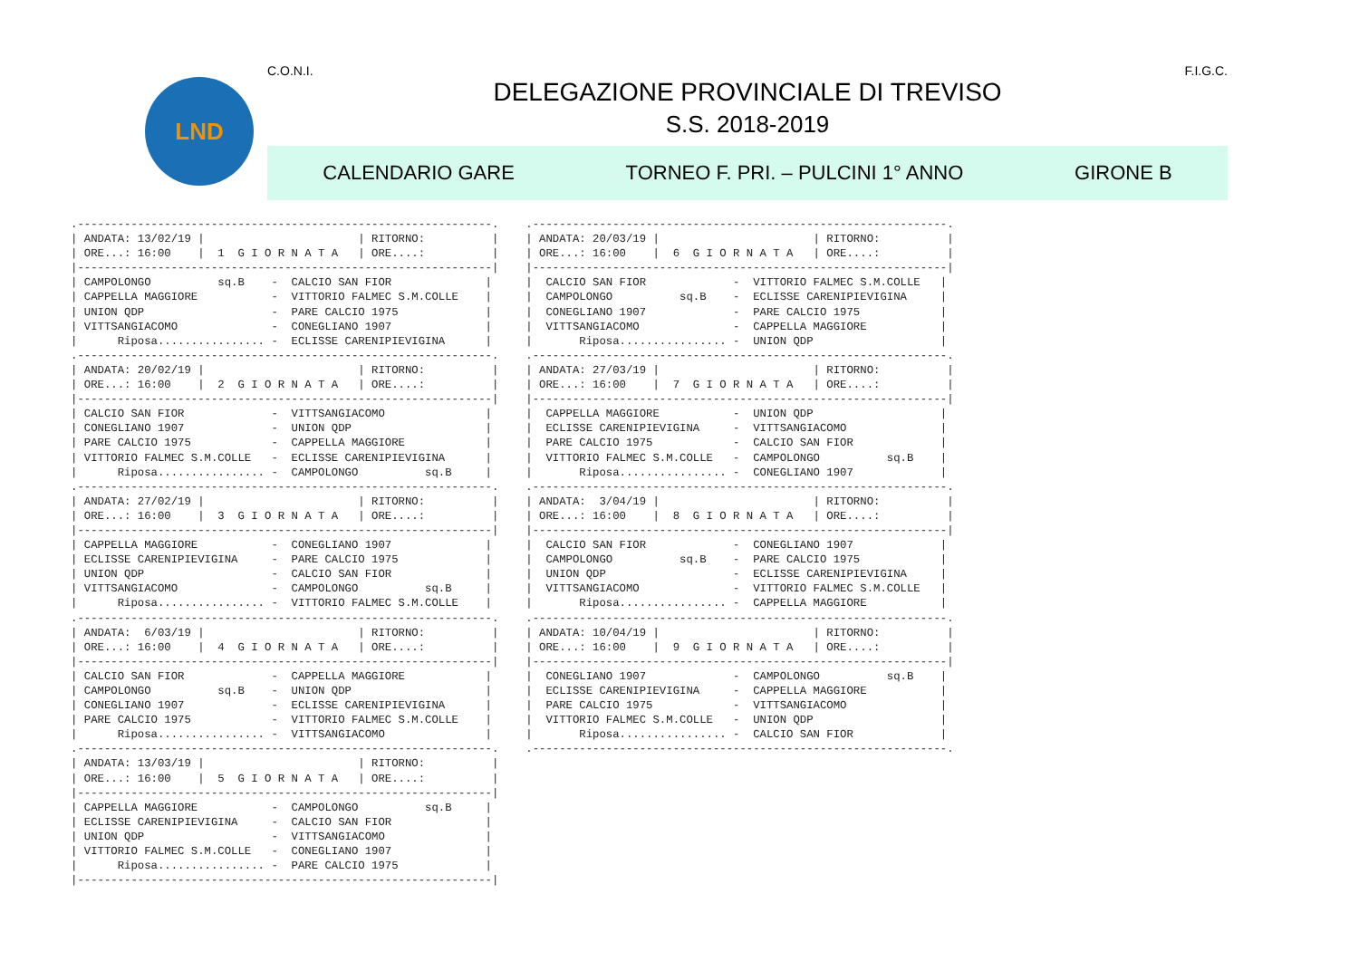LND
C.O.N.I. F.I.G.C.
DELEGAZIONE PROVINCIALE DI TREVISO
S.S. 2018-2019
CALENDARIO GARE TORNEO F. PRI. – PULCINI 1° ANNO GIRONE B
.--------------------------------------------------------------.
| ANDATA: 13/02/19 |                       | RITORNO:          |
| ORE...: 16:00    |  1  G I O R N A T A   | ORE....:          |
|--------------------------------------------------------------|
| CAMPOLONGO          sq.B    -  CALCIO SAN FIOR              |
| CAPPELLA MAGGIORE           -  VITTORIO FALMEC S.M.COLLE    |
| UNION QDP                   -  PARE CALCIO 1975             |
| VITTSANGIACOMO              -  CONEGLIANO 1907              |
|      Riposa................ -  ECLISSE CARENIPIEVIGINA      |
.--------------------------------------------------------------.
| ANDATA: 20/02/19 |                       | RITORNO:          |
| ORE...: 16:00    |  2  G I O R N A T A   | ORE....:          |
|--------------------------------------------------------------|
| CALCIO SAN FIOR             -  VITTSANGIACOMO               |
| CONEGLIANO 1907             -  UNION QDP                    |
| PARE CALCIO 1975            -  CAPPELLA MAGGIORE            |
| VITTORIO FALMEC S.M.COLLE   -  ECLISSE CARENIPIEVIGINA      |
|      Riposa................ -  CAMPOLONGO          sq.B     |
.--------------------------------------------------------------.
| ANDATA: 27/02/19 |                       | RITORNO:          |
| ORE...: 16:00    |  3  G I O R N A T A   | ORE....:          |
|--------------------------------------------------------------|
| CAPPELLA MAGGIORE           -  CONEGLIANO 1907              |
| ECLISSE CARENIPIEVIGINA     -  PARE CALCIO 1975             |
| UNION QDP                   -  CALCIO SAN FIOR              |
| VITTSANGIACOMO              -  CAMPOLONGO          sq.B     |
|      Riposa................ -  VITTORIO FALMEC S.M.COLLE    |
.--------------------------------------------------------------.
| ANDATA:  6/03/19 |                       | RITORNO:          |
| ORE...: 16:00    |  4  G I O R N A T A   | ORE....:          |
|--------------------------------------------------------------|
| CALCIO SAN FIOR             -  CAPPELLA MAGGIORE            |
| CAMPOLONGO          sq.B    -  UNION QDP                    |
| CONEGLIANO 1907             -  ECLISSE CARENIPIEVIGINA      |
| PARE CALCIO 1975            -  VITTORIO FALMEC S.M.COLLE    |
|      Riposa................ -  VITTSANGIACOMO               |
.--------------------------------------------------------------.
| ANDATA: 13/03/19 |                       | RITORNO:          |
| ORE...: 16:00    |  5  G I O R N A T A   | ORE....:          |
|--------------------------------------------------------------|
| CAPPELLA MAGGIORE           -  CAMPOLONGO          sq.B     |
| ECLISSE CARENIPIEVIGINA     -  CALCIO SAN FIOR              |
| UNION QDP                   -  VITTSANGIACOMO               |
| VITTORIO FALMEC S.M.COLLE   -  CONEGLIANO 1907              |
|      Riposa................ -  PARE CALCIO 1975             |
|--------------------------------------------------------------|
.--------------------------------------------------------------.
| ANDATA: 20/03/19 |                       | RITORNO:          |
| ORE...: 16:00    |  6  G I O R N A T A   | ORE....:          |
|--------------------------------------------------------------|
|  CALCIO SAN FIOR             -  VITTORIO FALMEC S.M.COLLE   |
|  CAMPOLONGO          sq.B    -  ECLISSE CARENIPIEVIGINA     |
|  CONEGLIANO 1907             -  PARE CALCIO 1975            |
|  VITTSANGIACOMO              -  CAPPELLA MAGGIORE           |
|       Riposa................ -  UNION QDP                   |
.--------------------------------------------------------------.
| ANDATA: 27/03/19 |                       | RITORNO:          |
| ORE...: 16:00    |  7  G I O R N A T A   | ORE....:          |
|--------------------------------------------------------------|
|  CAPPELLA MAGGIORE           -  UNION QDP                   |
|  ECLISSE CARENIPIEVIGINA     -  VITTSANGIACOMO              |
|  PARE CALCIO 1975            -  CALCIO SAN FIOR             |
|  VITTORIO FALMEC S.M.COLLE   -  CAMPOLONGO          sq.B    |
|       Riposa................ -  CONEGLIANO 1907             |
.--------------------------------------------------------------.
| ANDATA:  3/04/19 |                       | RITORNO:          |
| ORE...: 16:00    |  8  G I O R N A T A   | ORE....:          |
|--------------------------------------------------------------|
|  CALCIO SAN FIOR             -  CONEGLIANO 1907             |
|  CAMPOLONGO          sq.B    -  PARE CALCIO 1975            |
|  UNION QDP                   -  ECLISSE CARENIPIEVIGINA     |
|  VITTSANGIACOMO              -  VITTORIO FALMEC S.M.COLLE   |
|       Riposa................ -  CAPPELLA MAGGIORE           |
.--------------------------------------------------------------.
| ANDATA: 10/04/19 |                       | RITORNO:          |
| ORE...: 16:00    |  9  G I O R N A T A   | ORE....:          |
|--------------------------------------------------------------|
|  CONEGLIANO 1907             -  CAMPOLONGO          sq.B    |
|  ECLISSE CARENIPIEVIGINA     -  CAPPELLA MAGGIORE           |
|  PARE CALCIO 1975            -  VITTSANGIACOMO              |
|  VITTORIO FALMEC S.M.COLLE   -  UNION QDP                   |
|       Riposa................ -  CALCIO SAN FIOR             |
.--------------------------------------------------------------.